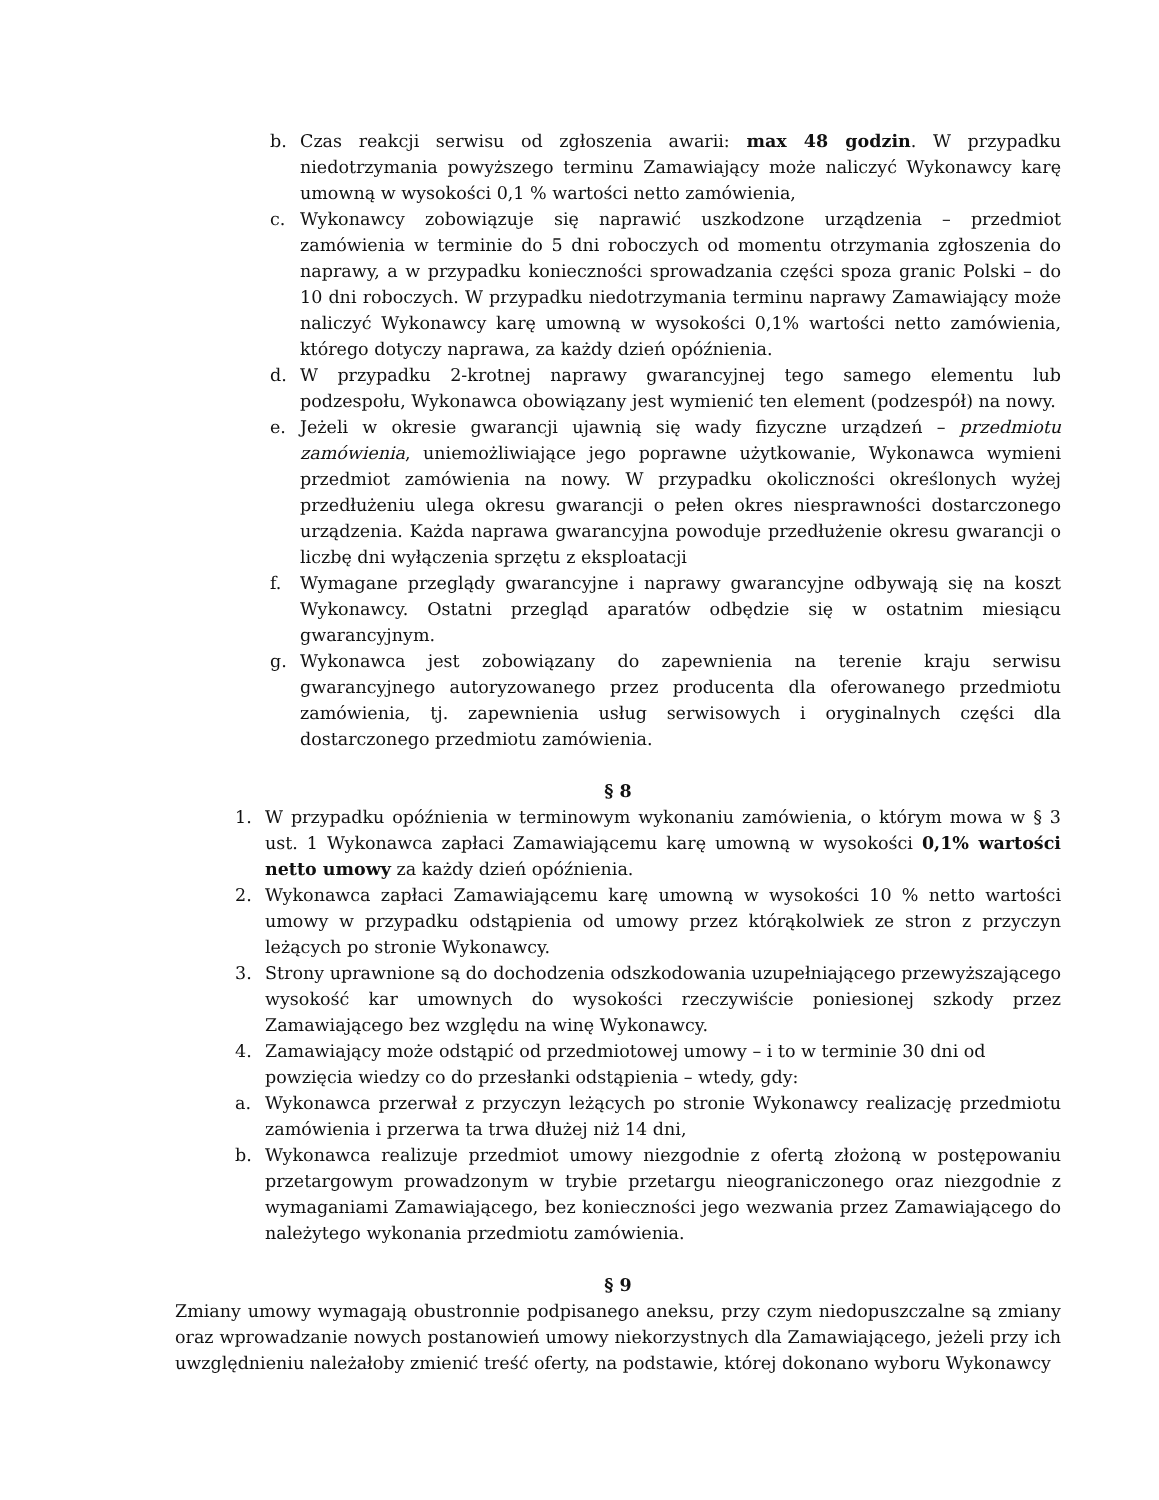b. Czas reakcji serwisu od zgłoszenia awarii: max 48 godzin. W przypadku niedotrzymania powyższego terminu Zamawiający może naliczyć Wykonawcy karę umowną w wysokości 0,1 % wartości netto zamówienia,
c. Wykonawcy zobowiązuje się naprawić uszkodzone urządzenia – przedmiot zamówienia w terminie do 5 dni roboczych od momentu otrzymania zgłoszenia do naprawy, a w przypadku konieczności sprowadzania części spoza granic Polski – do 10 dni roboczych. W przypadku niedotrzymania terminu naprawy Zamawiający może naliczyć Wykonawcy karę umowną w wysokości 0,1% wartości netto zamówienia, którego dotyczy naprawa, za każdy dzień opóźnienia.
d. W przypadku 2-krotnej naprawy gwarancyjnej tego samego elementu lub podzespołu, Wykonawca obowiązany jest wymienić ten element (podzespół) na nowy.
e. Jeżeli w okresie gwarancji ujawnią się wady fizyczne urządzeń – przedmiotu zamówienia, uniemożliwiające jego poprawne użytkowanie, Wykonawca wymieni przedmiot zamówienia na nowy. W przypadku okoliczności określonych wyżej przedłużeniu ulega okresu gwarancji o pełen okres niesprawności dostarczonego urządzenia. Każda naprawa gwarancyjna powoduje przedłużenie okresu gwarancji o liczbę dni wyłączenia sprzętu z eksploatacji
f. Wymagane przeglądy gwarancyjne i naprawy gwarancyjne odbywają się na koszt Wykonawcy. Ostatni przegląd aparatów odbędzie się w ostatnim miesiącu gwarancyjnym.
g. Wykonawca jest zobowiązany do zapewnienia na terenie kraju serwisu gwarancyjnego autoryzowanego przez producenta dla oferowanego przedmiotu zamówienia, tj. zapewnienia usług serwisowych i oryginalnych części dla dostarczonego przedmiotu zamówienia.
§ 8
1. W przypadku opóźnienia w terminowym wykonaniu zamówienia, o którym mowa w § 3 ust. 1 Wykonawca zapłaci Zamawiającemu karę umowną w wysokości 0,1% wartości netto umowy za każdy dzień opóźnienia.
2. Wykonawca zapłaci Zamawiającemu karę umowną w wysokości 10 % netto wartości umowy w przypadku odstąpienia od umowy przez którąkolwiek ze stron z przyczyn leżących po stronie Wykonawcy.
3. Strony uprawnione są do dochodzenia odszkodowania uzupełniającego przewyższającego wysokość kar umownych do wysokości rzeczywiście poniesionej szkody przez Zamawiającego bez względu na winę Wykonawcy.
4. Zamawiający może odstąpić od przedmiotowej umowy – i to w terminie 30 dni od powzięcia wiedzy co do przesłanki odstąpienia – wtedy, gdy:
a. Wykonawca przerwał z przyczyn leżących po stronie Wykonawcy realizację przedmiotu zamówienia i przerwa ta trwa dłużej niż 14 dni,
b. Wykonawca realizuje przedmiot umowy niezgodnie z ofertą złożoną w postępowaniu przetargowym prowadzonym w trybie przetargu nieograniczonego oraz niezgodnie z wymaganiami Zamawiającego, bez konieczności jego wezwania przez Zamawiającego do należytego wykonania przedmiotu zamówienia.
§ 9
Zmiany umowy wymagają obustronnie podpisanego aneksu, przy czym niedopuszczalne są zmiany oraz wprowadzanie nowych postanowień umowy niekorzystnych dla Zamawiającego, jeżeli przy ich uwzględnieniu należałoby zmienić treść oferty, na podstawie, której dokonano wyboru Wykonawcy